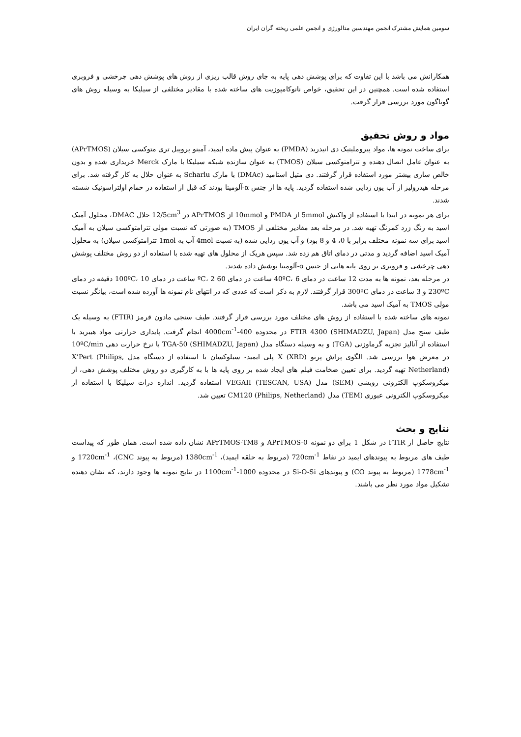سومین همایش مشترک انجمن مهندسین متالورژی و انجمن علمی ریخته گران ایران
همکارانش می باشد با این تفاوت که برای پوشش دهی پایه به جای روش قالب ریزی از روش های پوشش دهی چرخشی و فروبری استفاده شده است. همچنین در این تحقیق، خواص نانوکامپوزیت های ساخته شده با مقادیر مختلفی از سیلیکا به وسیله روش های گوناگون مورد بررسی قرار گرفت.
مواد و روش تحقیق
برای ساخت نمونه ها، مواد پیروملیتیک دی انیدرید (PMDA) به عنوان پیش ماده ایمید، آمینو پروپیل تری متوکسی سیلان (APrTMOS) به عنوان عامل اتصال دهنده و تترامتوکسی سیلان (TMOS) به عنوان سازنده شبکه سیلیکا با مارک Merck خریداری شده و بدون خالص سازی بیشتر مورد استفاده قرار گرفتند. دی متیل استامید (DMAc) با مارک Scharlu به عنوان حلال به کار گرفته شد. برای مرحله هیدرولیز از آب یون زدایی شده استفاده گردید. پایه ها از جنس α-آلومینا بودند که قبل از استفاده در حمام اولتراسونیک شسته شدند.
برای هر نمونه در ابتدا با استفاده از واکنش 5mmol از PMDA و 10mmol از APrTMOS در 12/5cm<sup>3</sup> حلال DMAC، محلول آمیک اسید به رنگ زرد کمرنگ تهیه شد. در مرحله بعد مقادیر مختلفی از TMOS (به صورتی که نسبت مولی تترامتوکسی سیلان به آمیک اسید برای سه نمونه مختلف برابر با 0، 4 و 8 بود) و آب یون زدایی شده (به نسبت 4mol آب به 1mol تترامتوکسی سیلان) به محلول آمیک اسید اضافه گردید و مدتی در دمای اتاق هم زده شد. سپس هریک از محلول های تهیه شده با استفاده از دو روش مختلف پوشش دهی چرخشی و فروبری بر روی پایه هایی از جنس α-آلومینا پوشش داده شدند.
در مرحله بعد، نمونه ها به مدت 12 ساعت در دمای 40ºC، 6 ساعت در دمای 60 ºC، 2 ساعت در دمای 100ºC، 10 دقیقه در دمای 230ºC و 3 ساعت در دمای 300ºC قرار گرفتند. لازم به ذکر است که عددی که در انتهای نام نمونه ها آورده شده است، بیانگر نسبت مولی TMOS به آمیک اسید می باشد.
نمونه های ساخته شده با استفاده از روش های مختلف مورد بررسی قرار گرفتند. طیف سنجی مادون قرمز (FTIR) به وسیله یک طیف سنج مدل FTIR 4300 (SHIMADZU, Japan) در محدوده 400-4000cm<sup>-1</sup> انجام گرفت. پایداری حرارتی مواد هیبرید با استفاده از آنالیز تجزیه گرماوزنی (TGA) و به وسیله دستگاه مدل TGA-50 (SHIMADZU, Japan) با نرخ حرارت دهی 10ºC/min در معرض هوا بررسی شد. الگوی پراش پرتو X (XRD) پلی ایمید- سیلوکسان با استفاده از دستگاه مدل X’Pert (Philips, Netherland) تهیه گردید. برای تعیین ضخامت فیلم های ایجاد شده بر روی پایه ها با به کارگیری دو روش مختلف پوشش دهی، از میکروسکوپ الکترونی روبشی (SEM) مدل VEGAII (TESCAN, USA) استفاده گردید. اندازه ذرات سیلیکا با استفاده از میکروسکوپ الکترونی عبوری (TEM) مدل CM120 (Philips, Netherland) تعیین شد.
نتایج و بحث
نتایج حاصل از FTIR در شکل 1 برای دو نمونه APrTMOS-0 و APrTMOS-TM8 نشان داده شده است. همان طور که پیداست طیف های مربوط به پیوندهای ایمید در نقاط 720cm<sup>-1</sup> (مربوط به حلقه ایمید)، 1380cm<sup>-1</sup> (مربوط به پیوند CNC)، 1720cm<sup>-1</sup> و 1778cm<sup>-1</sup> (مربوط به پیوند CO) و پیوندهای Si-O-Si در محدوده 1000-1100cm<sup>-1</sup> در نتایج نمونه ها وجود دارند، که نشان دهنده تشکیل مواد مورد نظر می باشند.